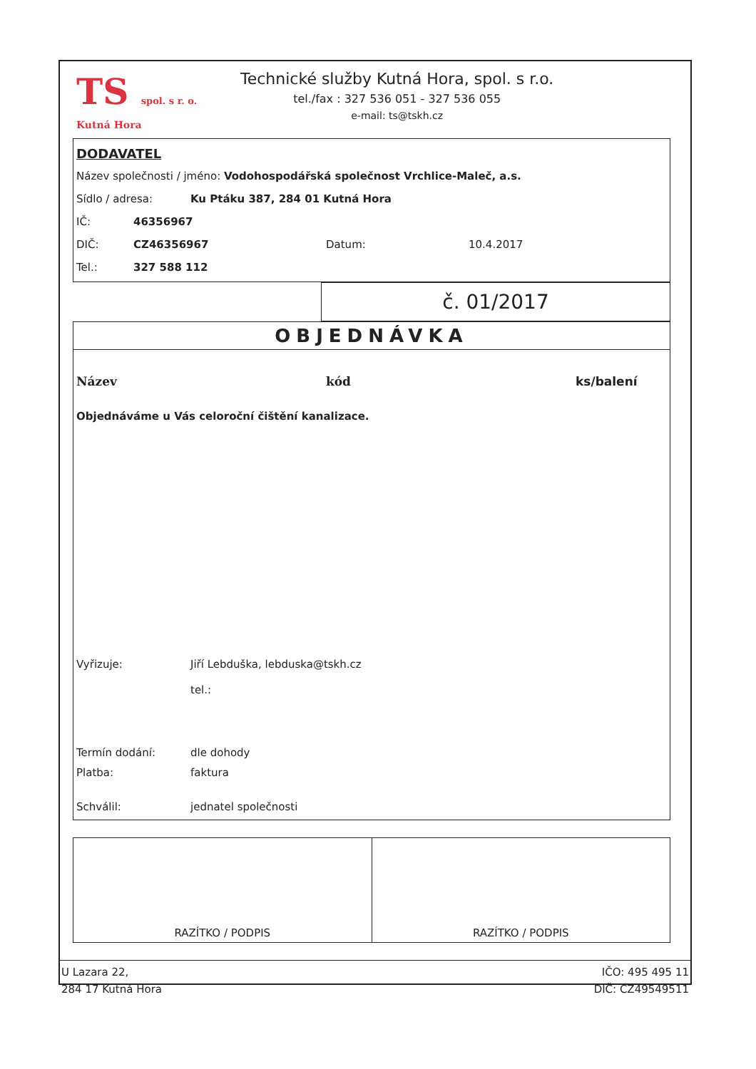TS spol. s r. o.
Kutná Hora
Technické služby Kutná Hora, spol. s r.o.
tel./fax : 327 536 051 - 327 536 055
e-mail: ts@tskh.cz
DODAVATEL
Název společnosti / jméno: Vodohospodářská společnost Vrchlice-Maleč, a.s.
Sídlo / adresa: Ku Ptáku 387, 284 01 Kutná Hora
IČ: 46356967
DIČ: CZ46356967 Datum: 10.4.2017
Tel.: 327 588 112
č. 01/2017
OBJEDNÁVKA
Název kód ks/balení
Objednáváme u Vás celoroční čištění kanalizace.
Vyřizuje: Jiří Lebduška, lebduska@tskh.cz
tel.:
Termín dodání: dle dohody
Platba: faktura
Schválil: jednatel společnosti
RAZÍTKO / PODPIS RAZÍTKO / PODPIS
U Lazara 22,
284 17 Kutná Hora
IČO: 495 495 11
DIČ: CZ49549511